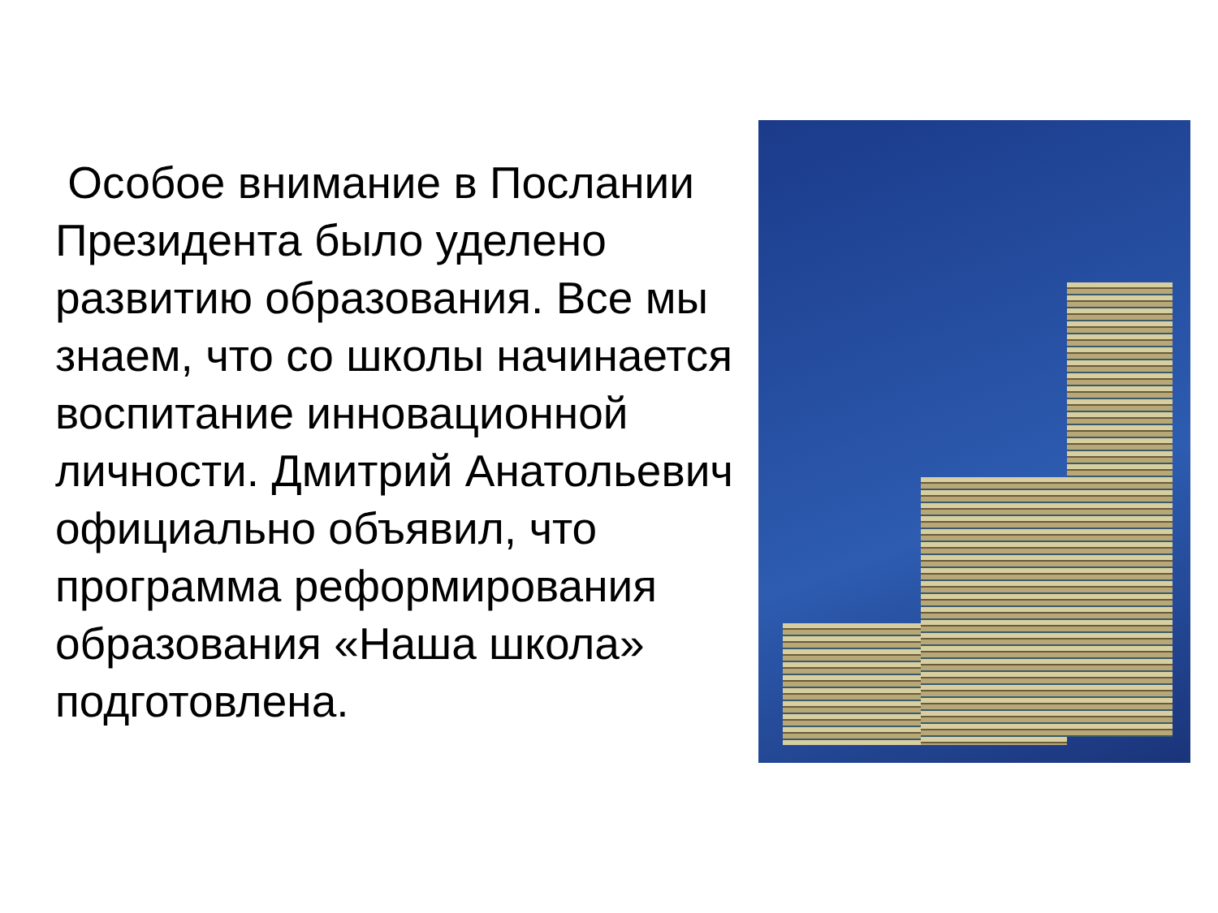Особое внимание в Послании Президента было уделено развитию образования. Все мы знаем, что со школы начинается воспитание инновационной личности. Дмитрий Анатольевич официально объявил, что программа реформирования образования «Наша школа» подготовлена.